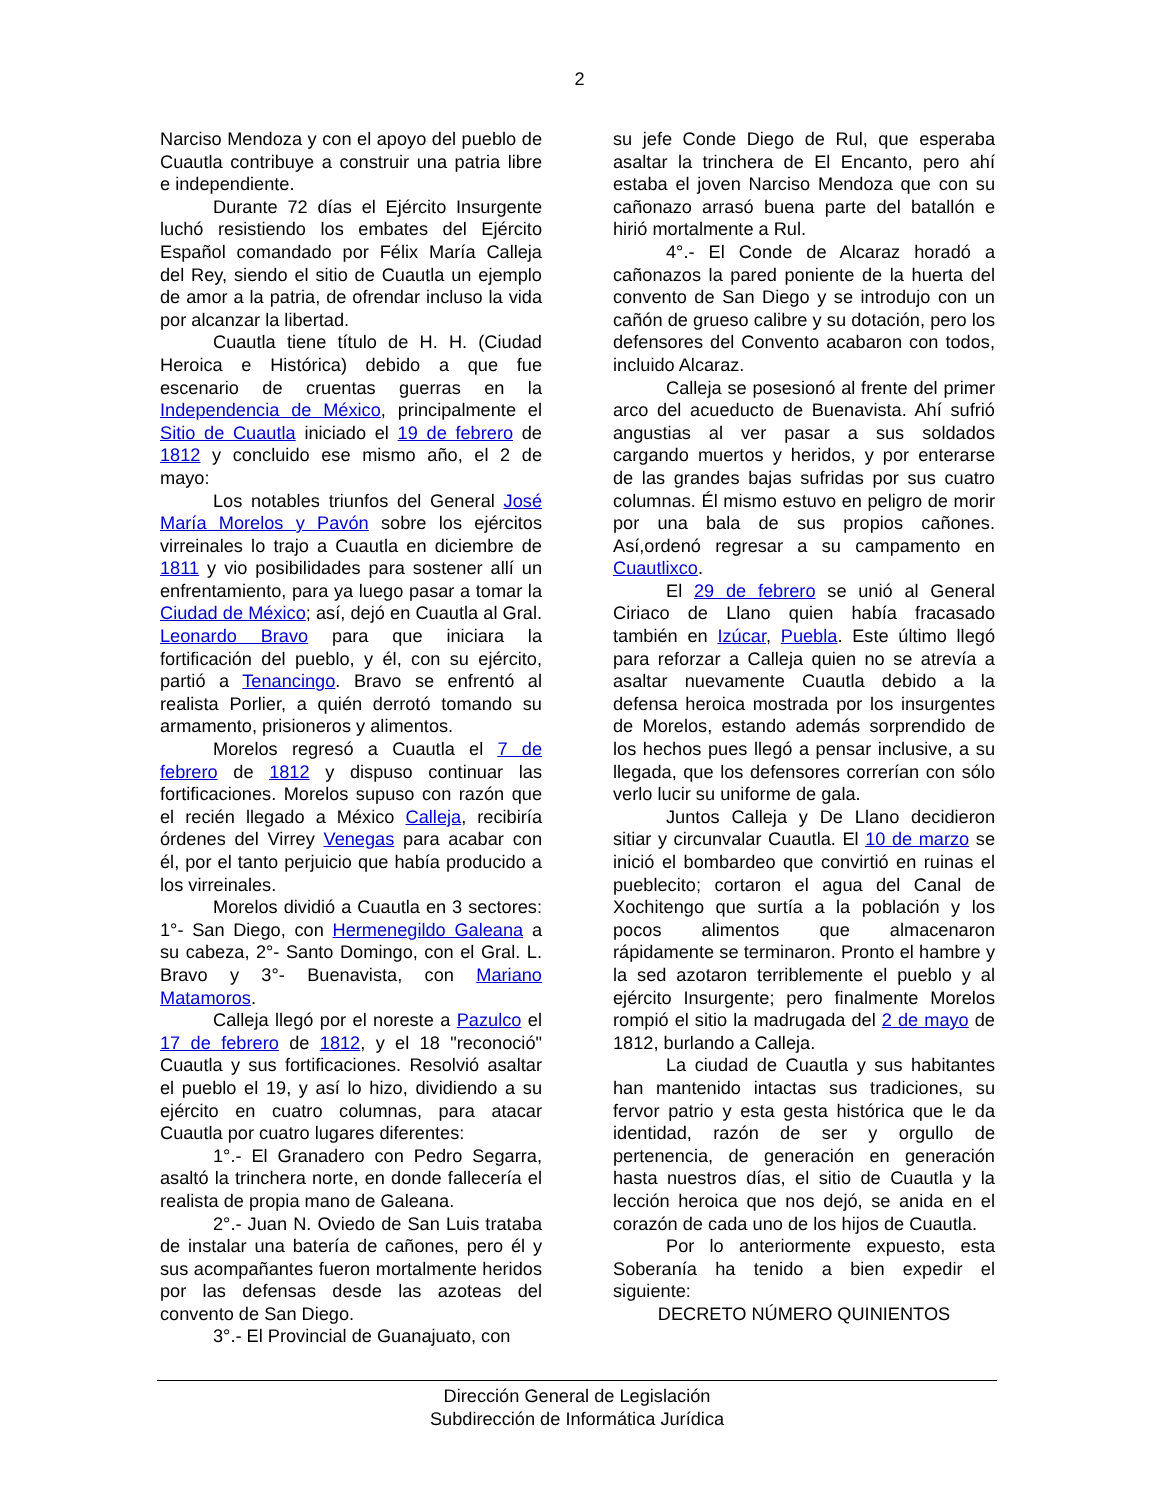2
Narciso Mendoza y con el apoyo del pueblo de Cuautla contribuye a construir una patria libre e independiente.
Durante 72 días el Ejército Insurgente luchó resistiendo los embates del Ejército Español comandado por Félix María Calleja del Rey, siendo el sitio de Cuautla un ejemplo de amor a la patria, de ofrendar incluso la vida por alcanzar la libertad.
Cuautla tiene título de H. H. (Ciudad Heroica e Histórica) debido a que fue escenario de cruentas guerras en la Independencia de México, principalmente el Sitio de Cuautla iniciado el 19 de febrero de 1812 y concluido ese mismo año, el 2 de mayo:
Los notables triunfos del General José María Morelos y Pavón sobre los ejércitos virreinales lo trajo a Cuautla en diciembre de 1811 y vio posibilidades para sostener allí un enfrentamiento, para ya luego pasar a tomar la Ciudad de México; así, dejó en Cuautla al Gral. Leonardo Bravo para que iniciara la fortificación del pueblo, y él, con su ejército, partió a Tenancingo. Bravo se enfrentó al realista Porlier, a quién derrotó tomando su armamento, prisioneros y alimentos.
Morelos regresó a Cuautla el 7 de febrero de 1812 y dispuso continuar las fortificaciones. Morelos supuso con razón que el recién llegado a México Calleja, recibiría órdenes del Virrey Venegas para acabar con él, por el tanto perjuicio que había producido a los virreinales.
Morelos dividió a Cuautla en 3 sectores: 1°- San Diego, con Hermenegildo Galeana a su cabeza, 2°- Santo Domingo, con el Gral. L. Bravo y 3°- Buenavista, con Mariano Matamoros.
Calleja llegó por el noreste a Pazulco el 17 de febrero de 1812, y el 18 "reconoció" Cuautla y sus fortificaciones. Resolvió asaltar el pueblo el 19, y así lo hizo, dividiendo a su ejército en cuatro columnas, para atacar Cuautla por cuatro lugares diferentes:
1°.- El Granadero con Pedro Segarra, asaltó la trinchera norte, en donde fallecería el realista de propia mano de Galeana.
2°.- Juan N. Oviedo de San Luis trataba de instalar una batería de cañones, pero él y sus acompañantes fueron mortalmente heridos por las defensas desde las azoteas del convento de San Diego.
3°.- El Provincial de Guanajuato, con
su jefe Conde Diego de Rul, que esperaba asaltar la trinchera de El Encanto, pero ahí estaba el joven Narciso Mendoza que con su cañonazo arrasó buena parte del batallón e hirió mortalmente a Rul.
4°.- El Conde de Alcaraz horadó a cañonazos la pared poniente de la huerta del convento de San Diego y se introdujo con un cañón de grueso calibre y su dotación, pero los defensores del Convento acabaron con todos, incluido Alcaraz.
Calleja se posesionó al frente del primer arco del acueducto de Buenavista. Ahí sufrió angustias al ver pasar a sus soldados cargando muertos y heridos, y por enterarse de las grandes bajas sufridas por sus cuatro columnas. Él mismo estuvo en peligro de morir por una bala de sus propios cañones. Así,ordenó regresar a su campamento en Cuautlixco.
El 29 de febrero se unió al General Ciriaco de Llano quien había fracasado también en Izúcar, Puebla. Este último llegó para reforzar a Calleja quien no se atrevía a asaltar nuevamente Cuautla debido a la defensa heroica mostrada por los insurgentes de Morelos, estando además sorprendido de los hechos pues llegó a pensar inclusive, a su llegada, que los defensores correrían con sólo verlo lucir su uniforme de gala.
Juntos Calleja y De Llano decidieron sitiar y circunvalar Cuautla. El 10 de marzo se inició el bombardeo que convirtió en ruinas el pueblecito; cortaron el agua del Canal de Xochitengo que surtía a la población y los pocos alimentos que almacenaron rápidamente se terminaron. Pronto el hambre y la sed azotaron terriblemente el pueblo y al ejército Insurgente; pero finalmente Morelos rompió el sitio la madrugada del 2 de mayo de 1812, burlando a Calleja.
La ciudad de Cuautla y sus habitantes han mantenido intactas sus tradiciones, su fervor patrio y esta gesta histórica que le da identidad, razón de ser y orgullo de pertenencia, de generación en generación hasta nuestros días, el sitio de Cuautla y la lección heroica que nos dejó, se anida en el corazón de cada uno de los hijos de Cuautla.
Por lo anteriormente expuesto, esta Soberanía ha tenido a bien expedir el siguiente:
DECRETO NÚMERO QUINIENTOS
Dirección General de Legislación
Subdirección de Informática Jurídica